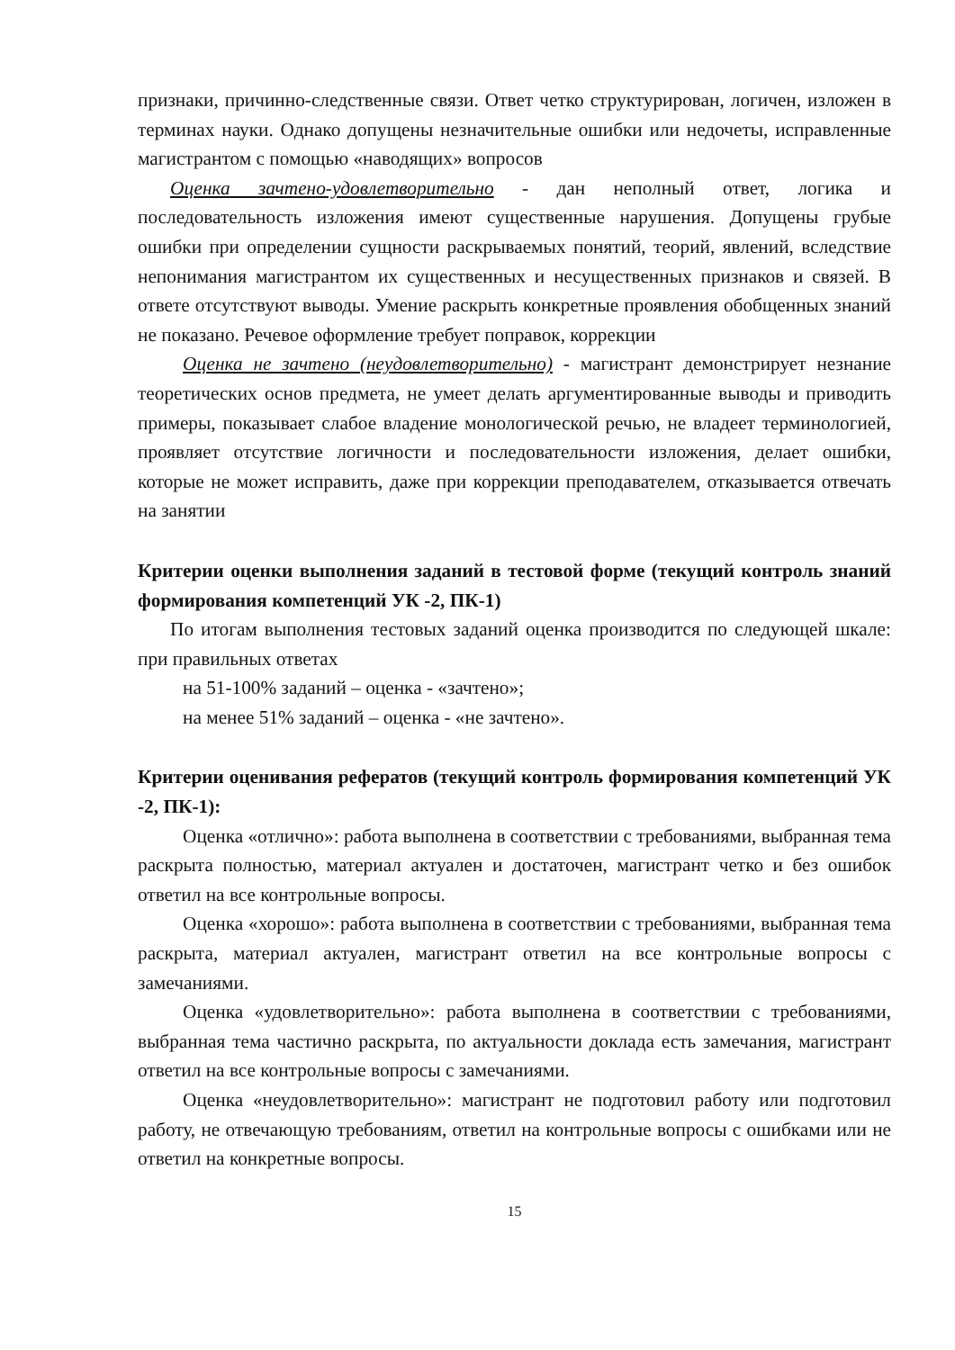признаки, причинно-следственные связи. Ответ четко структурирован, логичен, изложен в терминах науки. Однако допущены незначительные ошибки или недочеты, исправленные магистрантом с помощью «наводящих» вопросов
Оценка зачтено-удовлетворительно - дан неполный ответ, логика и последовательность изложения имеют существенные нарушения. Допущены грубые ошибки при определении сущности раскрываемых понятий, теорий, явлений, вследствие непонимания магистрантом их существенных и несущественных признаков и связей. В ответе отсутствуют выводы. Умение раскрыть конкретные проявления обобщенных знаний не показано. Речевое оформление требует поправок, коррекции
Оценка не зачтено (неудовлетворительно) - магистрант демонстрирует незнание теоретических основ предмета, не умеет делать аргументированные выводы и приводить примеры, показывает слабое владение монологической речью, не владеет терминологией, проявляет отсутствие логичности и последовательности изложения, делает ошибки, которые не может исправить, даже при коррекции преподавателем, отказывается отвечать на занятии
Критерии оценки выполнения заданий в тестовой форме (текущий контроль знаний формирования компетенций УК -2, ПК-1)
По итогам выполнения тестовых заданий оценка производится по следующей шкале: при правильных ответах
на 51-100% заданий – оценка - «зачтено»;
на менее 51% заданий – оценка - «не зачтено».
Критерии оценивания рефератов (текущий контроль формирования компетенций УК -2, ПК-1):
Оценка «отлично»: работа выполнена в соответствии с требованиями, выбранная тема раскрыта полностью, материал актуален и достаточен, магистрант четко и без ошибок ответил на все контрольные вопросы.
Оценка «хорошо»: работа выполнена в соответствии с требованиями, выбранная тема раскрыта, материал актуален, магистрант ответил на все контрольные вопросы с замечаниями.
Оценка «удовлетворительно»: работа выполнена в соответствии с требованиями, выбранная тема частично раскрыта, по актуальности доклада есть замечания, магистрант ответил на все контрольные вопросы с замечаниями.
Оценка «неудовлетворительно»: магистрант не подготовил работу или подготовил работу, не отвечающую требованиям, ответил на контрольные вопросы с ошибками или не ответил на конкретные вопросы.
15